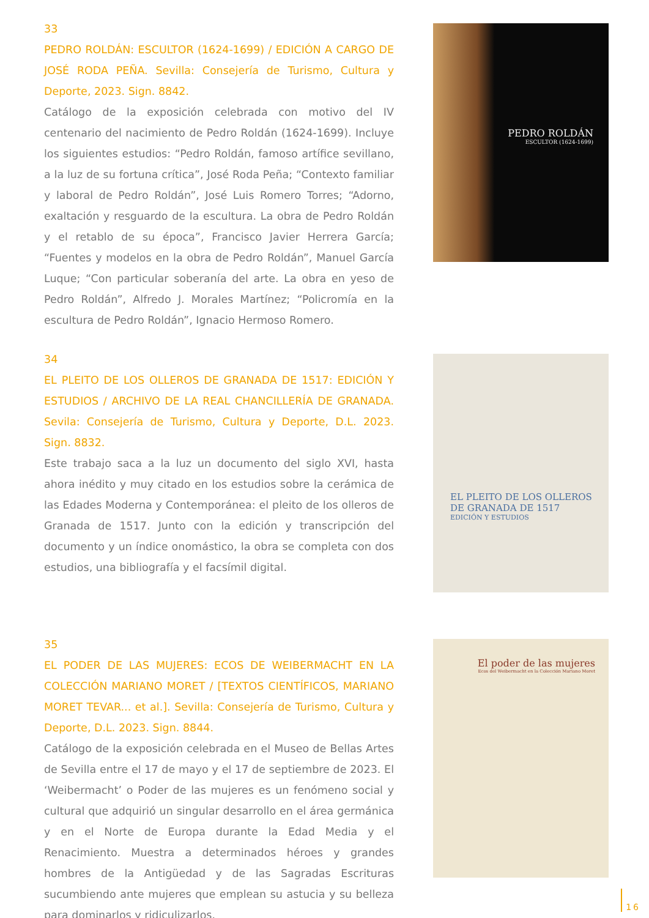33
PEDRO ROLDÁN: ESCULTOR (1624-1699) / EDICIÓN A CARGO DE JOSÉ RODA PEÑA. Sevilla: Consejería de Turismo, Cultura y Deporte, 2023. Sign. 8842.
Catálogo de la exposición celebrada con motivo del IV centenario del nacimiento de Pedro Roldán (1624-1699). Incluye los siguientes estudios: “Pedro Roldán, famoso artífice sevillano, a la luz de su fortuna crítica”, José Roda Peña; “Contexto familiar y laboral de Pedro Roldán”, José Luis Romero Torres; “Adorno, exaltación y resguardo de la escultura. La obra de Pedro Roldán y el retablo de su época”, Francisco Javier Herrera García; “Fuentes y modelos en la obra de Pedro Roldán”, Manuel García Luque; “Con particular soberanía del arte. La obra en yeso de Pedro Roldán”, Alfredo J. Morales Martínez; “Policromía en la escultura de Pedro Roldán”, Ignacio Hermoso Romero.
PEDRO ROLDÁN
ESCULTOR (1624-1699)
34
EL PLEITO DE LOS OLLEROS DE GRANADA DE 1517: EDICIÓN Y ESTUDIOS / ARCHIVO DE LA REAL CHANCILLERÍA DE GRANADA. Sevila: Consejería de Turismo, Cultura y Deporte, D.L. 2023. Sign. 8832.
Este trabajo saca a la luz un documento del siglo XVI, hasta ahora inédito y muy citado en los estudios sobre la cerámica de las Edades Moderna y Contemporánea: el pleito de los olleros de Granada de 1517. Junto con la edición y transcripción del documento y un índice onomástico, la obra se completa con dos estudios, una bibliografía y el facsímil digital.
EL PLEITO DE LOS OLLEROS
DE GRANADA DE 1517
EDICIÓN Y ESTUDIOS
35
EL PODER DE LAS MUJERES: ECOS DE WEIBERMACHT EN LA COLECCIÓN MARIANO MORET / [TEXTOS CIENTÍFICOS, MARIANO MORET TEVAR... et al.]. Sevilla: Consejería de Turismo, Cultura y Deporte, D.L. 2023. Sign. 8844.
Catálogo de la exposición celebrada en el Museo de Bellas Artes de Sevilla entre el 17 de mayo y el 17 de septiembre de 2023. El ‘Weibermacht’ o Poder de las mujeres es un fenómeno social y cultural que adquirió un singular desarrollo en el área germánica y en el Norte de Europa durante la Edad Media y el Renacimiento. Muestra a determinados héroes y grandes hombres de la Antigüedad y de las Sagradas Escrituras sucumbiendo ante mujeres que emplean su astucia y su belleza para dominarlos y ridiculizarlos.
El poder de las mujeres
Ecos del Weibermacht en la Colección Mariano Moret
16